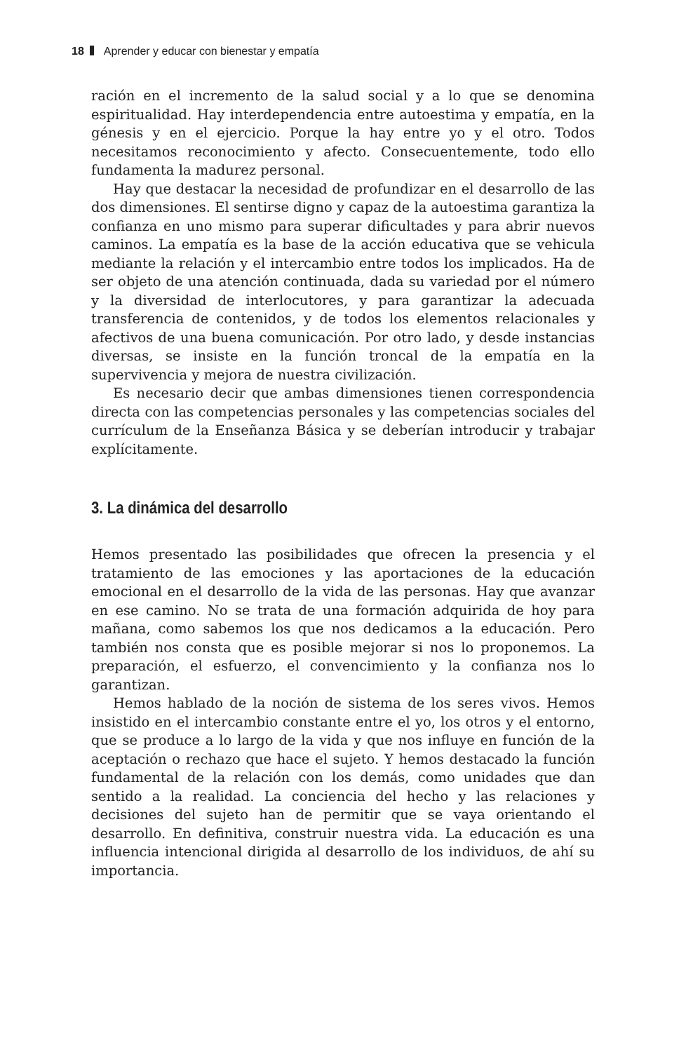18 Aprender y educar con bienestar y empatía
ración en el incremento de la salud social y a lo que se denomina espiritualidad. Hay interdependencia entre autoestima y empatía, en la génesis y en el ejercicio. Porque la hay entre yo y el otro. Todos necesitamos reconocimiento y afecto. Consecuentemente, todo ello fundamenta la madurez personal.
Hay que destacar la necesidad de profundizar en el desarrollo de las dos dimensiones. El sentirse digno y capaz de la autoestima garantiza la confianza en uno mismo para superar dificultades y para abrir nuevos caminos. La empatía es la base de la acción educativa que se vehicula mediante la relación y el intercambio entre todos los implicados. Ha de ser objeto de una atención continuada, dada su variedad por el número y la diversidad de interlocutores, y para garantizar la adecuada transferencia de contenidos, y de todos los elementos relacionales y afectivos de una buena comunicación. Por otro lado, y desde instancias diversas, se insiste en la función troncal de la empatía en la supervivencia y mejora de nuestra civilización.
Es necesario decir que ambas dimensiones tienen correspondencia directa con las competencias personales y las competencias sociales del currículum de la Enseñanza Básica y se deberían introducir y trabajar explícitamente.
3. La dinámica del desarrollo
Hemos presentado las posibilidades que ofrecen la presencia y el tratamiento de las emociones y las aportaciones de la educación emocional en el desarrollo de la vida de las personas. Hay que avanzar en ese camino. No se trata de una formación adquirida de hoy para mañana, como sabemos los que nos dedicamos a la educación. Pero también nos consta que es posible mejorar si nos lo proponemos. La preparación, el esfuerzo, el convencimiento y la confianza nos lo garantizan.
Hemos hablado de la noción de sistema de los seres vivos. Hemos insistido en el intercambio constante entre el yo, los otros y el entorno, que se produce a lo largo de la vida y que nos influye en función de la aceptación o rechazo que hace el sujeto. Y hemos destacado la función fundamental de la relación con los demás, como unidades que dan sentido a la realidad. La conciencia del hecho y las relaciones y decisiones del sujeto han de permitir que se vaya orientando el desarrollo. En definitiva, construir nuestra vida. La educación es una influencia intencional dirigida al desarrollo de los individuos, de ahí su importancia.